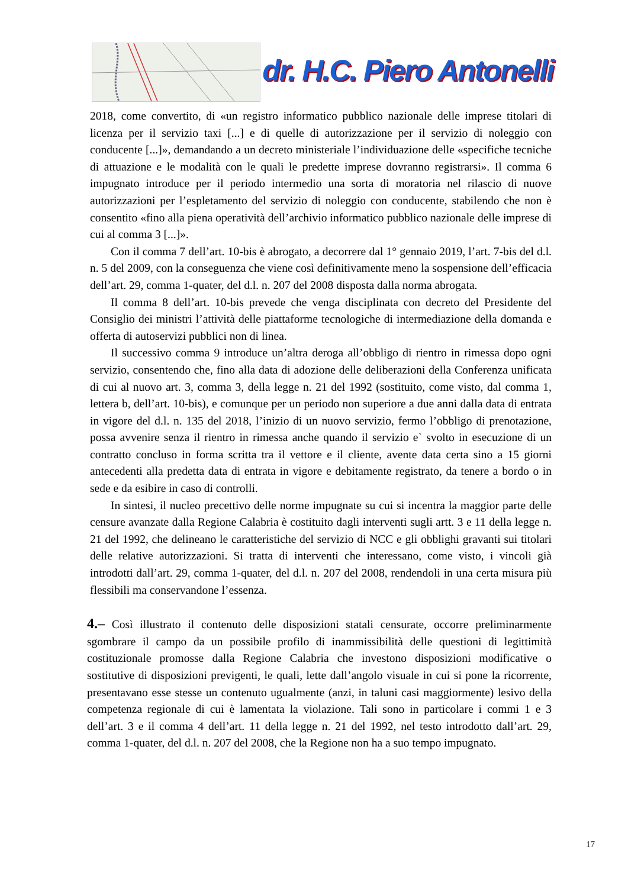dr. H.C. Piero Antonelli
2018, come convertito, di «un registro informatico pubblico nazionale delle imprese titolari di licenza per il servizio taxi [...] e di quelle di autorizzazione per il servizio di noleggio con conducente [...]», demandando a un decreto ministeriale l’individuazione delle «specifiche tecniche di attuazione e le modalità con le quali le predette imprese dovranno registrarsi». Il comma 6 impugnato introduce per il periodo intermedio una sorta di moratoria nel rilascio di nuove autorizzazioni per l’espletamento del servizio di noleggio con conducente, stabilendo che non è consentito «fino alla piena operatività dell’archivio informatico pubblico nazionale delle imprese di cui al comma 3 [...]».
Con il comma 7 dell’art. 10-bis è abrogato, a decorrere dal 1° gennaio 2019, l’art. 7-bis del d.l. n. 5 del 2009, con la conseguenza che viene così definitivamente meno la sospensione dell’efficacia dell’art. 29, comma 1-quater, del d.l. n. 207 del 2008 disposta dalla norma abrogata.
Il comma 8 dell’art. 10-bis prevede che venga disciplinata con decreto del Presidente del Consiglio dei ministri l’attività delle piattaforme tecnologiche di intermediazione della domanda e offerta di autoservizi pubblici non di linea.
Il successivo comma 9 introduce un’altra deroga all’obbligo di rientro in rimessa dopo ogni servizio, consentendo che, fino alla data di adozione delle deliberazioni della Conferenza unificata di cui al nuovo art. 3, comma 3, della legge n. 21 del 1992 (sostituito, come visto, dal comma 1, lettera b, dell’art. 10-bis), e comunque per un periodo non superiore a due anni dalla data di entrata in vigore del d.l. n. 135 del 2018, l’inizio di un nuovo servizio, fermo l’obbligo di prenotazione, possa avvenire senza il rientro in rimessa anche quando il servizio e` svolto in esecuzione di un contratto concluso in forma scritta tra il vettore e il cliente, avente data certa sino a 15 giorni antecedenti alla predetta data di entrata in vigore e debitamente registrato, da tenere a bordo o in sede e da esibire in caso di controlli.
In sintesi, il nucleo precettivo delle norme impugnate su cui si incentra la maggior parte delle censure avanzate dalla Regione Calabria è costituito dagli interventi sugli artt. 3 e 11 della legge n. 21 del 1992, che delineano le caratteristiche del servizio di NCC e gli obblighi gravanti sui titolari delle relative autorizzazioni. Si tratta di interventi che interessano, come visto, i vincoli già introdotti dall’art. 29, comma 1-quater, del d.l. n. 207 del 2008, rendendoli in una certa misura più flessibili ma conservandone l’essenza.
4.– Così illustrato il contenuto delle disposizioni statali censurate, occorre preliminarmente sgombrare il campo da un possibile profilo di inammissibilità delle questioni di legittimità costituzionale promosse dalla Regione Calabria che investono disposizioni modificative o sostitutive di disposizioni previgenti, le quali, lette dall’angolo visuale in cui si pone la ricorrente, presentavano esse stesse un contenuto ugualmente (anzi, in taluni casi maggiormente) lesivo della competenza regionale di cui è lamentata la violazione. Tali sono in particolare i commi 1 e 3 dell’art. 3 e il comma 4 dell’art. 11 della legge n. 21 del 1992, nel testo introdotto dall’art. 29, comma 1-quater, del d.l. n. 207 del 2008, che la Regione non ha a suo tempo impugnato.
17